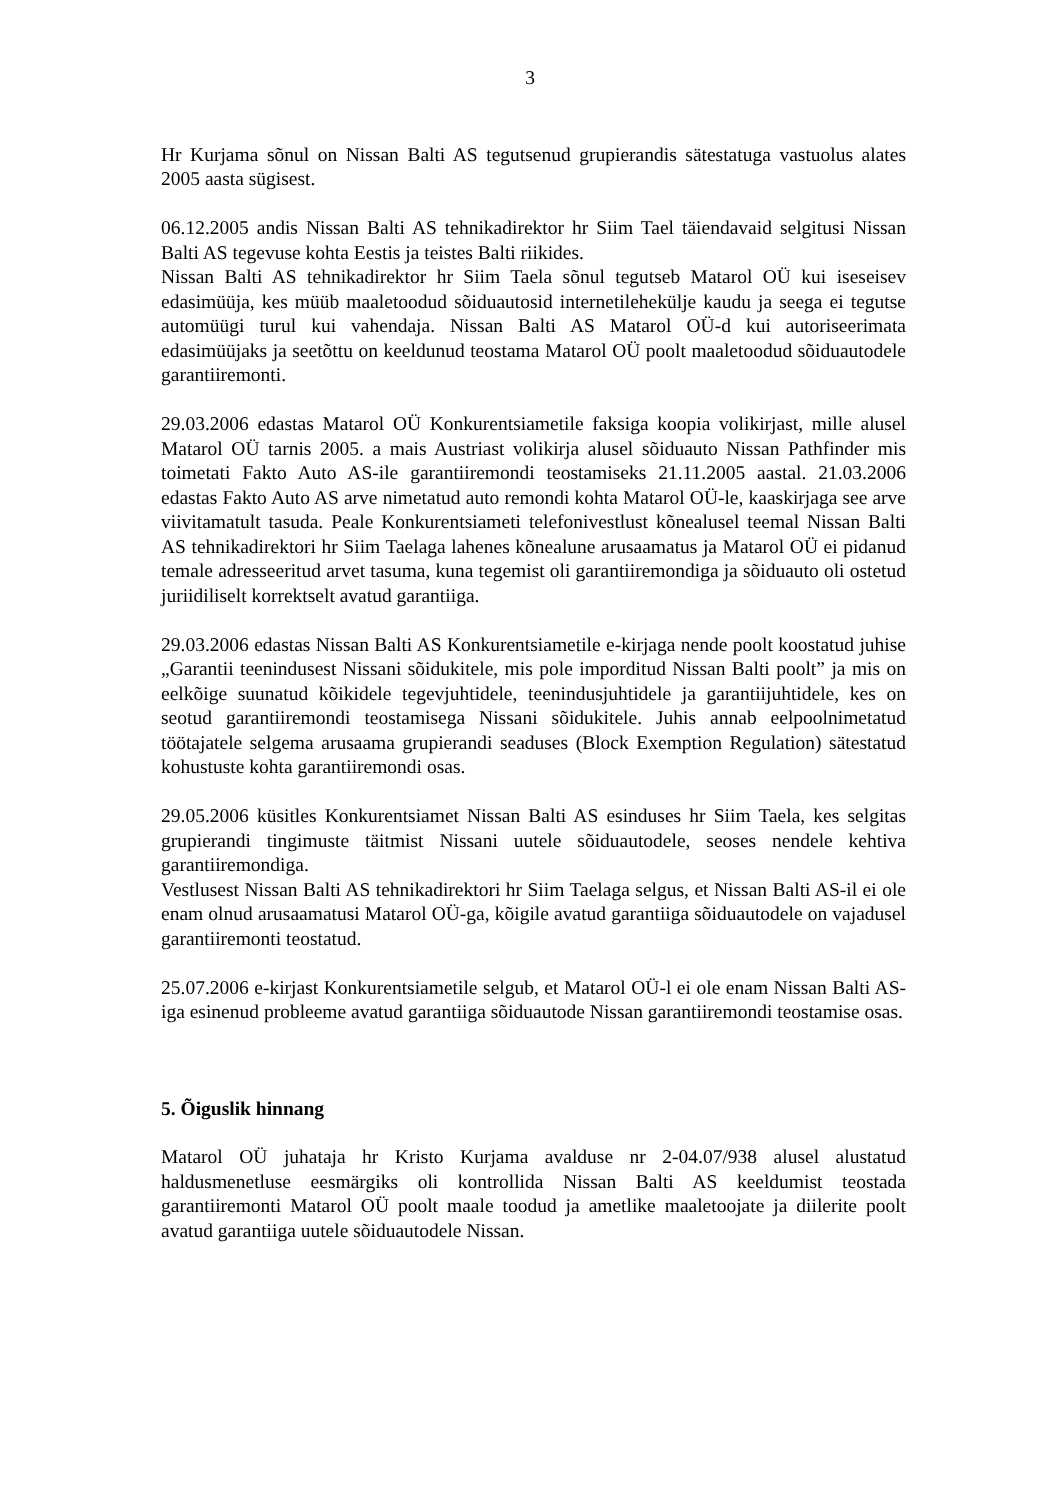3
Hr Kurjama sõnul on Nissan Balti AS tegutsenud grupierandis sätestatuga vastuolus alates 2005 aasta sügisest.
06.12.2005 andis Nissan Balti AS tehnikadirektor hr Siim Tael täiendavaid selgitusi Nissan Balti AS tegevuse kohta Eestis ja teistes Balti riikides.
Nissan Balti AS tehnikadirektor hr Siim Taela sõnul tegutseb Matarol OÜ kui iseseisev edasimüüja, kes müüb maaletoodud sõiduautosid internetilehekülje kaudu ja seega ei tegutse automüügi turul kui vahendaja. Nissan Balti AS Matarol OÜ-d kui autoriseerimata edasimüüjaks ja seetõttu on keeldunud teostama Matarol OÜ poolt maaletoodud sõiduautodele garantiiremonti.
29.03.2006 edastas Matarol OÜ Konkurentsiametile faksiga koopia volikirjast, mille alusel Matarol OÜ tarnis 2005. a mais Austriast volikirja alusel sõiduauto Nissan Pathfinder mis toimetati Fakto Auto AS-ile garantiiremondi teostamiseks 21.11.2005 aastal. 21.03.2006 edastas Fakto Auto AS arve nimetatud auto remondi kohta Matarol OÜ-le, kaaskirjaga see arve viivitamatult tasuda. Peale Konkurentsiameti telefonivestlust kõnealusel teemal Nissan Balti AS tehnikadirektori hr Siim Taelaga lahenes kõnealune arusaamatus ja Matarol OÜ ei pidanud temale adresseeritud arvet tasuma, kuna tegemist oli garantiiremondiga ja sõiduauto oli ostetud juriidiliselt korrektselt avatud garantiiga.
29.03.2006 edastas Nissan Balti AS Konkurentsiametile e-kirjaga nende poolt koostatud juhise „Garantii teenindusest Nissani sõidukitele, mis pole imporditud Nissan Balti poolt” ja mis on eelkõige suunatud kõikidele tegevjuhtidele, teenindusjuhtidele ja garantiijuhtidele, kes on seotud garantiiremondi teostamisega Nissani sõidukitele. Juhis annab eelpoolnimetatud töötajatele selgema arusaama grupierandi seaduses (Block Exemption Regulation) sätestatud kohustuste kohta garantiiremondi osas.
29.05.2006 küsitles Konkurentsiamet Nissan Balti AS esinduses hr Siim Taela, kes selgitas grupierandi tingimuste täitmist Nissani uutele sõiduautodele, seoses nendele kehtiva garantiiremondiga.
Vestlusest Nissan Balti AS tehnikadirektori hr Siim Taelaga selgus, et Nissan Balti AS-il ei ole enam olnud arusaamatusi Matarol OÜ-ga, kõigile avatud garantiiga sõiduautodele on vajadusel garantiiremonti teostatud.
25.07.2006 e-kirjast Konkurentsiametile selgub, et Matarol OÜ-l ei ole enam Nissan Balti AS-iga esinenud probleeme avatud garantiiga sõiduautode Nissan garantiiremondi teostamise osas.
5. Õiguslik hinnang
Matarol OÜ juhataja hr Kristo Kurjama avalduse nr 2-04.07/938 alusel alustatud haldusmenetluse eesmärgiks oli kontrollida Nissan Balti AS keeldumist teostada garantiiremonti Matarol OÜ poolt maale toodud ja ametlike maaletoojate ja diilerite poolt avatud garantiiga uutele sõiduautodele Nissan.